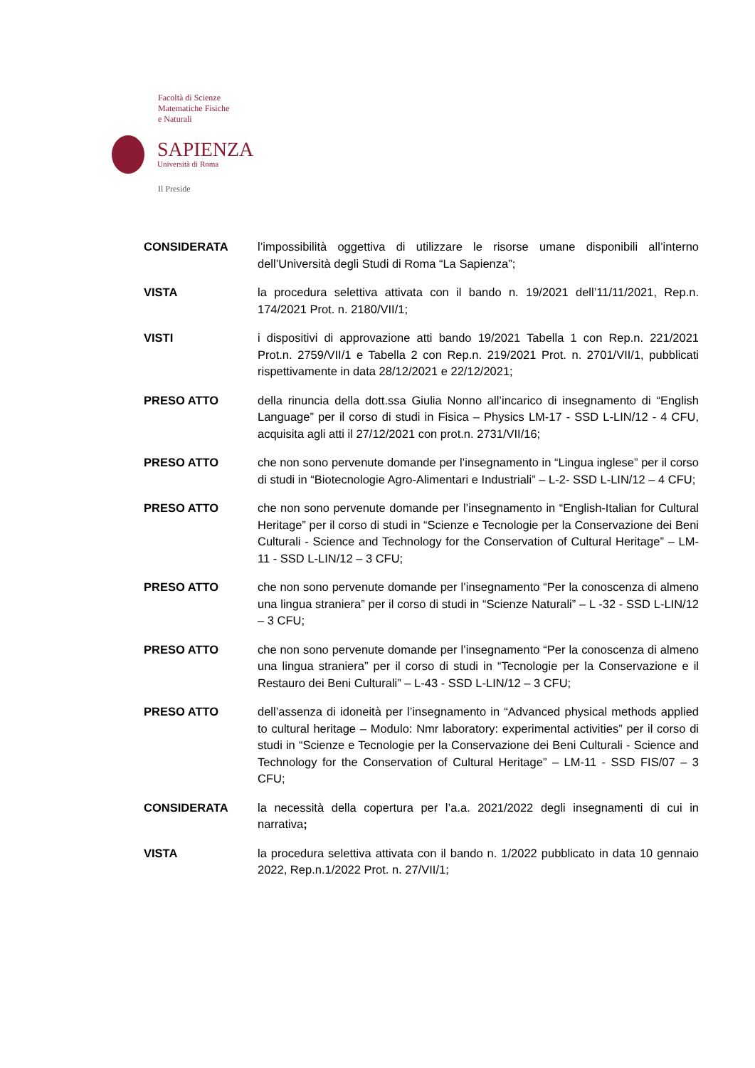Facoltà di Scienze
Matematiche Fisiche
e Naturali
SAPIENZA
Università di Roma
Il Preside
CONSIDERATA l’impossibilità oggettiva di utilizzare le risorse umane disponibili all’interno dell’Università degli Studi di Roma “La Sapienza”;
VISTA la procedura selettiva attivata con il bando n. 19/2021 dell’11/11/2021, Rep.n. 174/2021 Prot. n. 2180/VII/1;
VISTI i dispositivi di approvazione atti bando 19/2021 Tabella 1 con Rep.n. 221/2021 Prot.n. 2759/VII/1 e Tabella 2 con Rep.n. 219/2021 Prot. n. 2701/VII/1, pubblicati rispettivamente in data 28/12/2021 e 22/12/2021;
PRESO ATTO della rinuncia della dott.ssa Giulia Nonno all’incarico di insegnamento di “English Language” per il corso di studi in Fisica – Physics LM-17 - SSD L-LIN/12 - 4 CFU, acquisita agli atti il 27/12/2021 con prot.n. 2731/VII/16;
PRESO ATTO che non sono pervenute domande per l’insegnamento in “Lingua inglese” per il corso di studi in “Biotecnologie Agro-Alimentari e Industriali” – L-2- SSD L-LIN/12 – 4 CFU;
PRESO ATTO che non sono pervenute domande per l’insegnamento in “English-Italian for Cultural Heritage” per il corso di studi in “Scienze e Tecnologie per la Conservazione dei Beni Culturali - Science and Technology for the Conservation of Cultural Heritage” – LM-11 - SSD L-LIN/12 – 3 CFU;
PRESO ATTO che non sono pervenute domande per l’insegnamento “Per la conoscenza di almeno una lingua straniera” per il corso di studi in “Scienze Naturali” – L -32 - SSD L-LIN/12 – 3 CFU;
PRESO ATTO che non sono pervenute domande per l’insegnamento “Per la conoscenza di almeno una lingua straniera” per il corso di studi in “Tecnologie per la Conservazione e il Restauro dei Beni Culturali” – L-43 - SSD L-LIN/12 – 3 CFU;
PRESO ATTO dell’assenza di idoneità per l’insegnamento in “Advanced physical methods applied to cultural heritage – Modulo: Nmr laboratory: experimental activities” per il corso di studi in “Scienze e Tecnologie per la Conservazione dei Beni Culturali - Science and Technology for the Conservation of Cultural Heritage” – LM-11 - SSD FIS/07 – 3 CFU;
CONSIDERATA la necessità della copertura per l’a.a. 2021/2022 degli insegnamenti di cui in narrativa;
VISTA la procedura selettiva attivata con il bando n. 1/2022 pubblicato in data 10 gennaio 2022, Rep.n.1/2022 Prot. n. 27/VII/1;